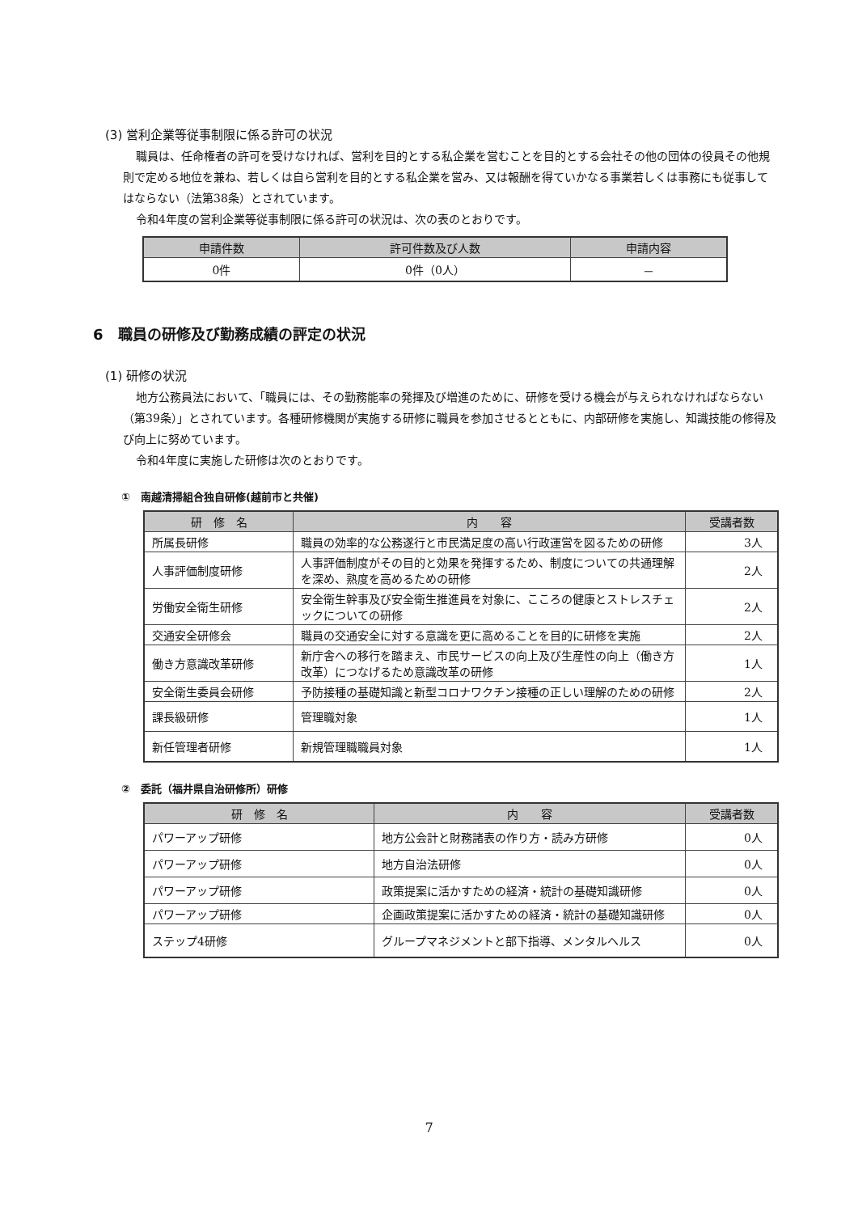(3) 営利企業等従事制限に係る許可の状況
職員は、任命権者の許可を受けなければ、営利を目的とする私企業を営むことを目的とする会社その他の団体の役員その他規則で定める地位を兼ね、若しくは自ら営利を目的とする私企業を営み、又は報酬を得ていかなる事業若しくは事務にも従事してはならない（法第38条）とされています。
令和4年度の営利企業等従事制限に係る許可の状況は、次の表のとおりです。
| 申請件数 | 許可件数及び人数 | 申請内容 |
| --- | --- | --- |
| 0件 | 0件（0人） | － |
6　職員の研修及び勤務成績の評定の状況
(1) 研修の状況
地方公務員法において、「職員には、その勤務能率の発揮及び増進のために、研修を受ける機会が与えられなければならない（第39条）」とされています。各種研修機関が実施する研修に職員を参加させるとともに、内部研修を実施し、知識技能の修得及び向上に努めています。
令和4年度に実施した研修は次のとおりです。
①　南越清掃組合独自研修(越前市と共催)
| 研 修 名 | 内 容 | 受講者数 |
| --- | --- | --- |
| 所属長研修 | 職員の効率的な公務遂行と市民満足度の高い行政運営を図るための研修 | 3人 |
| 人事評価制度研修 | 人事評価制度がその目的と効果を発揮するため、制度についての共通理解を深め、熟度を高めるための研修 | 2人 |
| 労働安全衛生研修 | 安全衛生幹事及び安全衛生推進員を対象に、こころの健康とストレスチェックについての研修 | 2人 |
| 交通安全研修会 | 職員の交通安全に対する意識を更に高めることを目的に研修を実施 | 2人 |
| 働き方意識改革研修 | 新庁舎への移行を踏まえ、市民サービスの向上及び生産性の向上（働き方改革）につなげるため意識改革の研修 | 1人 |
| 安全衛生委員会研修 | 予防接種の基礎知識と新型コロナワクチン接種の正しい理解のための研修 | 2人 |
| 課長級研修 | 管理職対象 | 1人 |
| 新任管理者研修 | 新規管理職職員対象 | 1人 |
②　委託（福井県自治研修所）研修
| 研 修 名 | 内 容 | 受講者数 |
| --- | --- | --- |
| パワーアップ研修 | 地方公会計と財務諸表の作り方・読み方研修 | 0人 |
| パワーアップ研修 | 地方自治法研修 | 0人 |
| パワーアップ研修 | 政策提案に活かすための経済・統計の基礎知識研修 | 0人 |
| パワーアップ研修 | 企画政策提案に活かすための経済・統計の基礎知識研修 | 0人 |
| ステップ4研修 | グループマネジメントと部下指導、メンタルヘルス | 0人 |
7